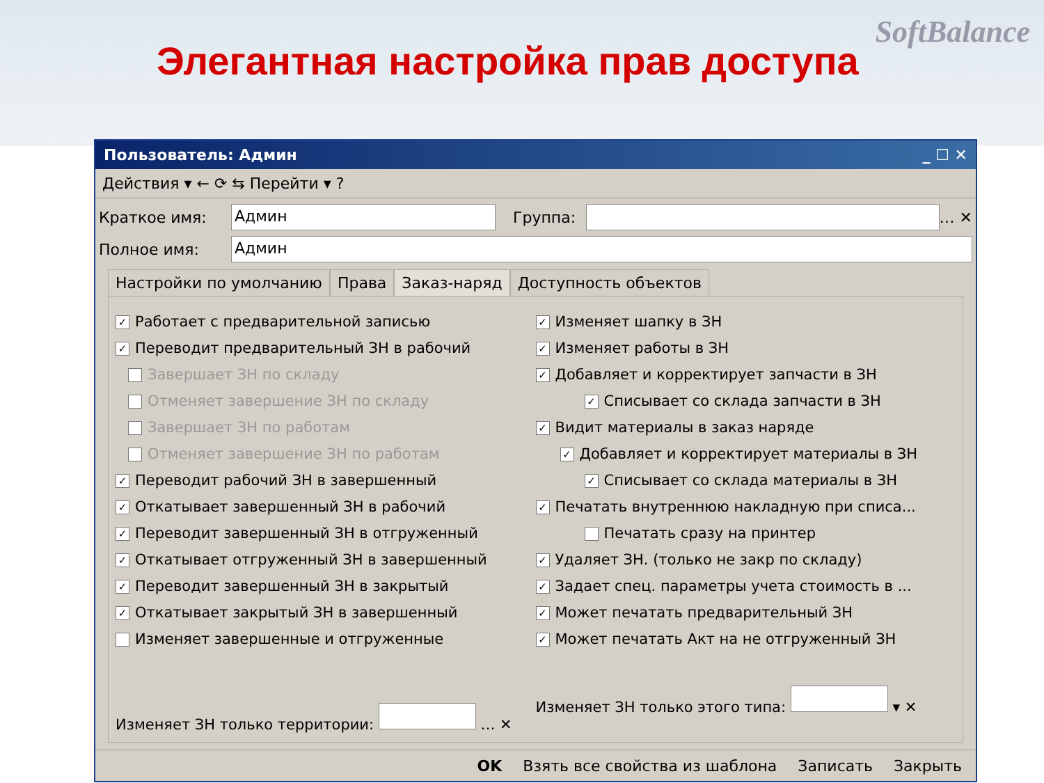Элегантная настройка прав доступа
SoftBalance
Пользователь: Админ _ ☐ ✕
Действия ▾ ← ⟳ ⇆ Перейти ▾ ?
Краткое имя: Админ Группа: … ✕
Полное имя: Админ
Настройки по умолчанию Права Заказ-наряд Доступность объектов
✓ Работает с предварительной записью
✓ Переводит предварительный ЗН в рабочий
Завершает ЗН по складу
Отменяет завершение ЗН по складу
Завершает ЗН по работам
Отменяет завершение ЗН по работам
✓ Переводит рабочий ЗН в завершенный
✓ Откатывает завершенный ЗН в рабочий
✓ Переводит завершенный ЗН в отгруженный
✓ Откатывает отгруженный ЗН в завершенный
✓ Переводит завершенный ЗН в закрытый
✓ Откатывает закрытый ЗН в завершенный
Изменяет завершенные и отгруженные
Изменяет ЗН только территории: … ✕
✓ Изменяет шапку в ЗН
✓ Изменяет работы в ЗН
✓ Добавляет и корректирует запчасти в ЗН
✓ Списывает со склада запчасти в ЗН
✓ Видит материалы в заказ наряде
✓ Добавляет и корректирует материалы в ЗН
✓ Списывает со склада материалы в ЗН
✓ Печатать внутреннюю накладную при списа...
Печатать сразу на принтер
✓ Удаляет ЗН. (только не закр по складу)
✓ Задает спец. параметры учета стоимость в ...
✓ Может печатать предварительный ЗН
✓ Может печатать Акт на не отгруженный ЗН
Изменяет ЗН только этого типа: ▾ ✕
OK Взять все свойства из шаблона Записать Закрыть